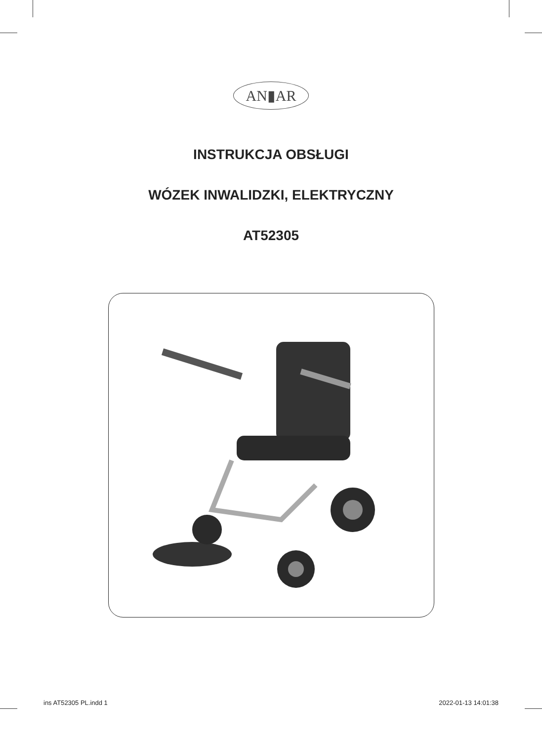AN▮AR
INSTRUKCJA OBSŁUGI
WÓZEK INWALIDZKI, ELEKTRYCZNY
AT52305
ins AT52305 PL.indd 1 2022-01-13 14:01:38